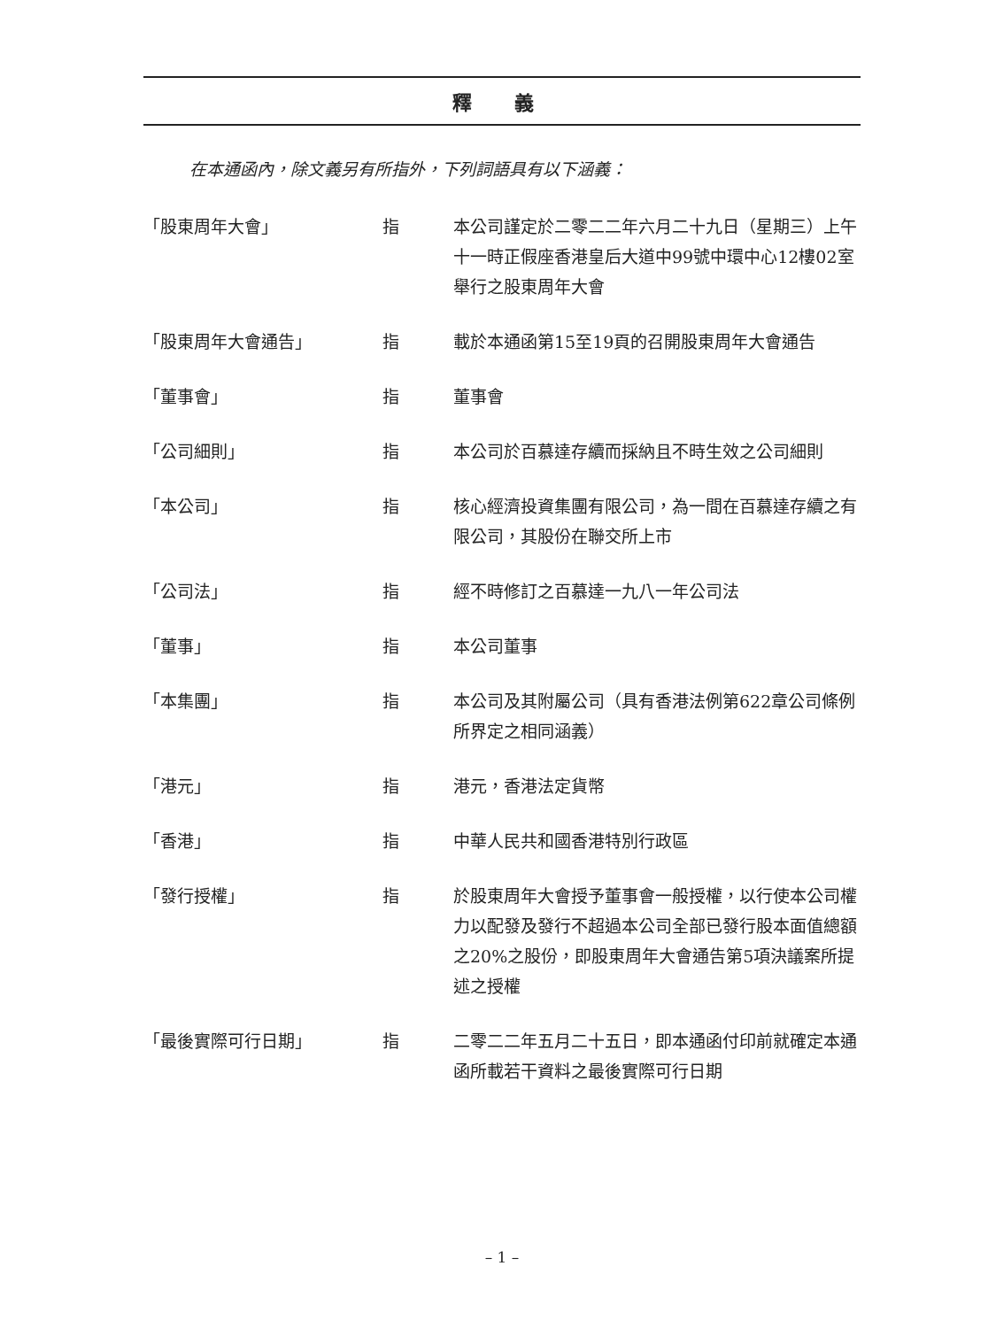釋 義
在本通函內，除文義另有所指外，下列詞語具有以下涵義：
| 「股東周年大會」 | 指 | 本公司謹定於二零二二年六月二十九日（星期三）上午十一時正假座香港皇后大道中99號中環中心12樓02室舉行之股東周年大會 |
| 「股東周年大會通告」 | 指 | 載於本通函第15至19頁的召開股東周年大會通告 |
| 「董事會」 | 指 | 董事會 |
| 「公司細則」 | 指 | 本公司於百慕達存續而採納且不時生效之公司細則 |
| 「本公司」 | 指 | 核心經濟投資集團有限公司，為一間在百慕達存續之有限公司，其股份在聯交所上市 |
| 「公司法」 | 指 | 經不時修訂之百慕達一九八一年公司法 |
| 「董事」 | 指 | 本公司董事 |
| 「本集團」 | 指 | 本公司及其附屬公司（具有香港法例第622章公司條例所界定之相同涵義） |
| 「港元」 | 指 | 港元，香港法定貨幣 |
| 「香港」 | 指 | 中華人民共和國香港特別行政區 |
| 「發行授權」 | 指 | 於股東周年大會授予董事會一般授權，以行使本公司權力以配發及發行不超過本公司全部已發行股本面值總額之20%之股份，即股東周年大會通告第5項決議案所提述之授權 |
| 「最後實際可行日期」 | 指 | 二零二二年五月二十五日，即本通函付印前就確定本通函所載若干資料之最後實際可行日期 |
– 1 –